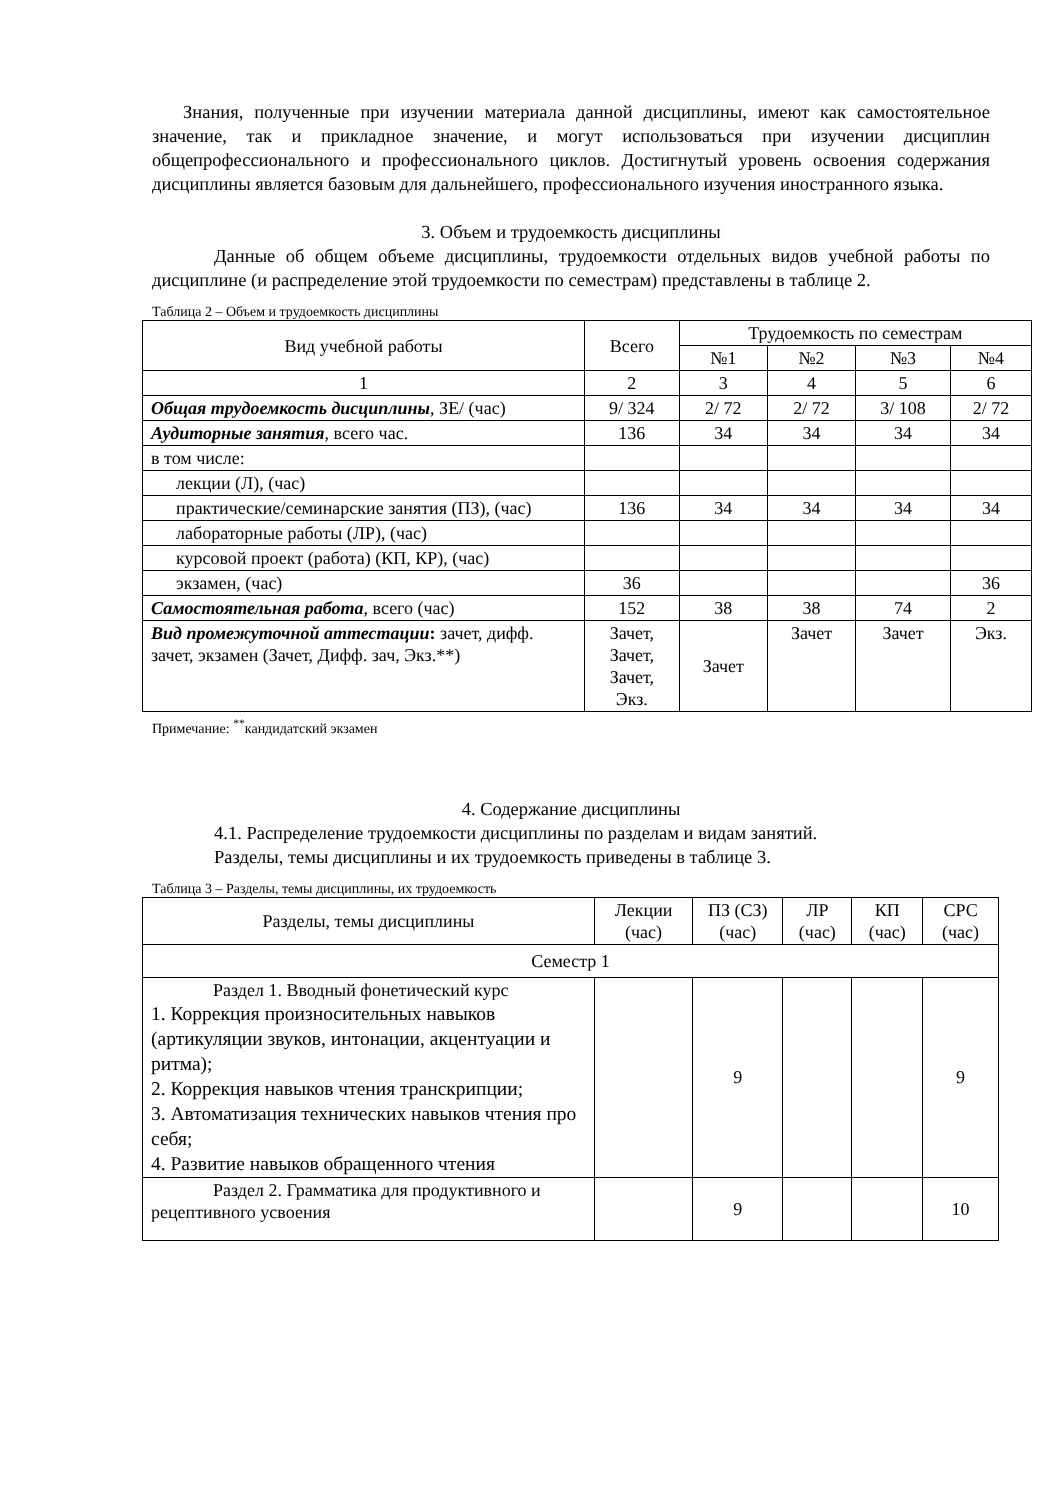Знания, полученные при изучении материала данной дисциплины, имеют как самостоятельное значение, так и прикладное значение, и могут использоваться при изучении дисциплин общепрофессионального и профессионального циклов. Достигнутый уровень освоения содержания дисциплины является базовым для дальнейшего, профессионального изучения иностранного языка.
3. Объем и трудоемкость дисциплины
Данные об общем объеме дисциплины, трудоемкости отдельных видов учебной работы по дисциплине (и распределение этой трудоемкости по семестрам) представлены в таблице 2.
Таблица 2 – Объем и трудоемкость дисциплины
| Вид учебной работы | Всего | Трудоемкость по семестрам | | | |
| --- | --- | --- | --- | --- | --- |
| | | №1 | №2 | №3 | №4 |
| 1 | 2 | 3 | 4 | 5 | 6 |
| Общая трудоемкость дисциплины , ЗЕ/ (час) | 9/ 324 | 2/ 72 | 2/ 72 | 3/ 108 | 2/ 72 |
| Аудиторные занятия , всего час. | 136 | 34 | 34 | 34 | 34 |
| в том числе: | | | | | |
| лекции (Л), (час) | | | | | |
| практические/семинарские занятия (ПЗ), (час) | 136 | 34 | 34 | 34 | 34 |
| лабораторные работы (ЛР), (час) | | | | | |
| курсовой проект (работа) (КП, КР), (час) | | | | | |
| экзамен, (час) | 36 | | | | 36 |
| Самостоятельная работа , всего (час) | 152 | 38 | 38 | 74 | 2 |
| Вид промежуточной аттестации : зачет, дифф. зачет, экзамен (Зачет, Дифф. зач, Экз.**) | Зачет, Зачет, Зачет, Экз. | Зачет | Зачет | Зачет | Экз. |
Примечание: <sup>**</sup>кандидатский экзамен
4. Содержание дисциплины
4.1. Распределение трудоемкости дисциплины по разделам и видам занятий.
Разделы, темы дисциплины и их трудоемкость приведены в таблице 3.
Таблица 3 – Разделы, темы дисциплины, их трудоемкость
| Разделы, темы дисциплины | Лекции (час) | ПЗ (СЗ) (час) | ЛР (час) | КП (час) | СРС (час) |
| --- | --- | --- | --- | --- | --- |
| Семестр 1 | | | | | |
| Раздел 1. Вводный фонетический курс 1. Коррекция произносительных навыков (артикуляции звуков, интонации, акцентуации и ритма); 2. Коррекция навыков чтения транскрипции; 3. Автоматизация технических навыков чтения про себя; 4. Развитие навыков обращенного чтения | | 9 | | | 9 |
| Раздел 2. Грамматика для продуктивного и рецептивного усвоения | | 9 | | | 10 |